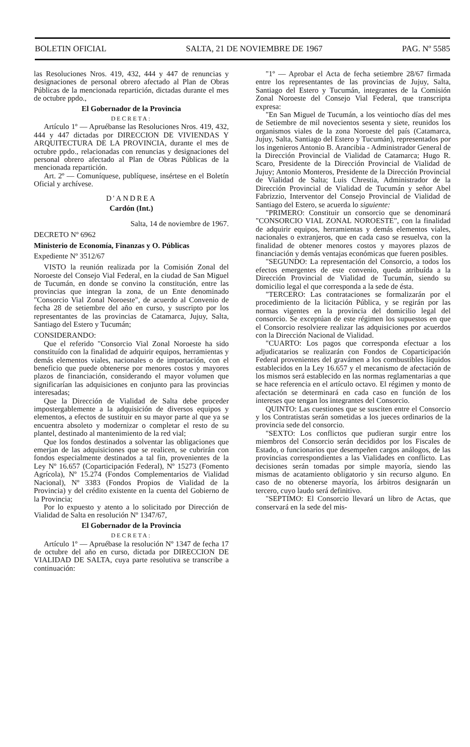BOLETIN OFICIAL SALTA, 21 DE NOVIEMBRE DE 1967 PAG. Nº 5585
las Resoluciones Nros. 419, 432, 444 y 447 de renuncias y designaciones de personal obrero afectado al Plan de Obras Públicas de la mencionada repartición, dictadas durante el mes de octubre ppdo.,
El Gobernador de la Provincia
DECRETA:
Artículo 1º — Apruébanse las Resoluciones Nros. 419, 432, 444 y 447 dictadas por DIRECCION DE VIVIENDAS Y ARQUITECTURA DE LA PROVINCIA, durante el mes de octubre ppdo., relacionadas con renuncias y designaciones del personal obrero afectado al Plan de Obras Públicas de la mencionada repartición.
Art. 2º — Comuníquese, publíquese, insértese en el Boletín Oficial y archívese.
D'ANDREA
Cardón (Int.)
Salta, 14 de noviembre de 1967.
DECRETO Nº 6962
Ministerio de Economía, Finanzas y O. Públicas
Expediente Nº 3512/67
VISTO la reunión realizada por la Comisión Zonal del Noroeste del Consejo Vial Federal, en la ciudad de San Miguel de Tucumán, en donde se convino la constitución, entre las provincias que integran la zona, de un Ente denominado "Consorcio Vial Zonal Noroeste", de acuerdo al Convenio de fecha 28 de setiembre del año en curso, y suscripto por los representantes de las provincias de Catamarca, Jujuy, Salta, Santiago del Estero y Tucumán;
CONSIDERANDO:
Que el referido "Consorcio Vial Zonal Noroeste ha sido constituído con la finalidad de adquirir equipos, herramientas y demás elementos viales, nacionales o de importación, con el beneficio que puede obtenerse por menores costos y mayores plazos de financiación, considerando el mayor volumen que significarían las adquisiciones en conjunto para las provincias interesadas;
Que la Dirección de Vialidad de Salta debe proceder impostergablemente a la adquisición de diversos equipos y elementos, a efectos de sustituir en su mayor parte al que ya se encuentra absoleto y modernizar o completar el resto de su plantel, destinado al mantenimiento de la red vial;
Que los fondos destinados a solventar las obligaciones que emerjan de las adquisiciones que se realicen, se cubrirán con fondos especialmente destinados a tal fin, provenientes de la Ley Nº 16.657 (Coparticipación Federal), Nº 15273 (Fomento Agrícola), Nº 15.274 (Fondos Complementarios de Vialidad Nacional), Nº 3383 (Fondos Propios de Vialidad de la Provincia) y del crédito existente en la cuenta del Gobierno de la Provincia;
Por lo expuesto y atento a lo solicitado por Dirección de Vialidad de Salta en resolución Nº 1347/67,
El Gobernador de la Provincia
DECRETA:
Artículo 1º — Apruébase la resolución Nº 1347 de fecha 17 de octubre del año en curso, dictada por DIRECCION DE VIALIDAD DE SALTA, cuya parte resolutiva se transcribe a continuación:
"1º — Aprobar el Acta de fecha setiembre 28/67 firmada entre los representantes de las provincias de Jujuy, Salta, Santiago del Estero y Tucumán, integrantes de la Comisión Zonal Noroeste del Consejo Vial Federal, que transcripta expresa:
"En San Miguel de Tucumán, a los veintiocho días del mes de Setiembre de mil novecientos sesenta y siete, reunidos los organismos viales de la zona Noroeste del país (Catamarca, Jujuy, Salta, Santiago del Estero y Tucumán), representados por los ingenieros Antonio B. Arancibia - Administrador General de la Dirección Provincial de Vialidad de Catamarca; Hugo R. Scaro, Presidente de la Dirección Provincial de Vialidad de Jujuy; Antonio Monteros, Presidente de la Dirección Provincial de Vialidad de Salta; Luis Chrestia, Administrador de la Dirección Provincial de Vialidad de Tucumán y señor Abel Fabrizzio, Interventor del Consejo Provincial de Vialidad de Santiago del Estero, se acuerda lo siguiente:
"PRIMERO: Constituir un consorcio que se denominará "CONSORCIO VIAL ZONAL NOROESTE", con la finalidad de adquirir equipos, herramientas y demás elementos viales, nacionales o extranjeros, que en cada caso se resuelva, con la finalidad de obtener menores costos y mayores plazos de financiación y demás ventajas económicas que fueren posibles.
"SEGUNDO: La representación del Consorcio, a todos los efectos emergentes de este convenio, queda atribuída a la Dirección Provincial de Vialidad de Tucumán, siendo su domicilio legal el que corresponda a la sede de ésta.
"TERCERO: Las contrataciones se formalizarán por el procedimiento de la licitación Pública, y se regirán por las normas vigentes en la provincia del domicilio legal del consorcio. Se exceptúan de este régimen los supuestos en que el Consorcio resolviere realizar las adquisiciones por acuerdos con la Dirección Nacional de Vialidad.
"CUARTO: Los pagos que corresponda efectuar a los adjudicatarios se realizarán con Fondos de Coparticipación Federal provenientes del gravámen a los combustibles líquidos establecidos en la Ley 16.657 y el mecanismo de afectación de los mismos será establecido en las normas reglamentarias a que se hace referencia en el artículo octavo. El régimen y monto de afectación se determinará en cada caso en función de los intereses que tengan los integrantes del Consorcio.
QUINTO: Las cuestiones que se susciten entre el Consorcio y los Contratistas serán sometidas a los jueces ordinarios de la provincia sede del consorcio.
"SEXTO: Los conflictos que pudieran surgir entre los miembros del Consorcio serán decididos por los Fiscales de Estado, o funcionarios que desempeñen cargos análogos, de las provincias correspondientes a las Vialidades en conflicto. Las decisiones serán tomadas por simple mayoría, siendo las mismas de acatamiento obligatorio y sin recurso alguno. En caso de no obtenerse mayoría, los árbitros designarán un tercero, cuyo laudo será definitivo.
"SEPTIMO: El Consorcio llevará un libro de Actas, que conservará en la sede del mis-